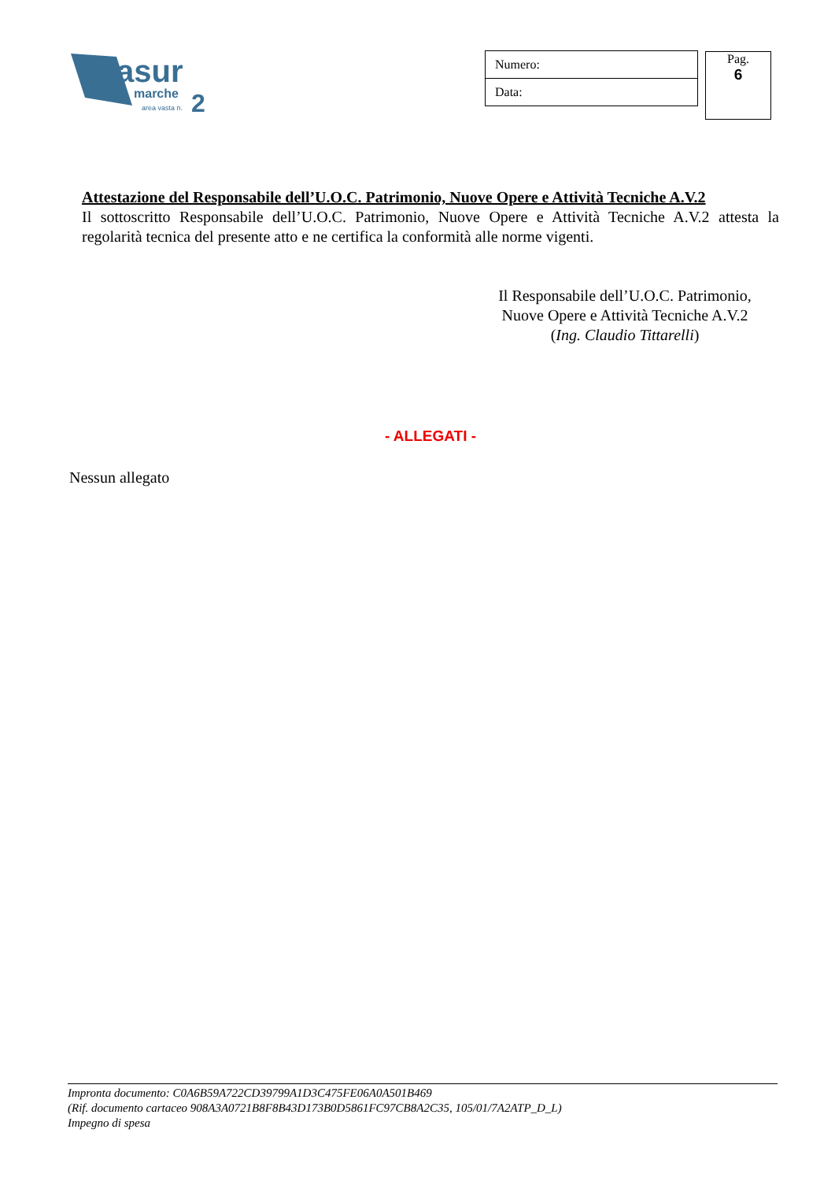asur
marche
area vasta n.
2
| Numero: |
| Data: |
Pag.
6
Attestazione del Responsabile dell’U.O.C. Patrimonio, Nuove Opere e Attività Tecniche A.V.2
Il sottoscritto Responsabile dell’U.O.C. Patrimonio, Nuove Opere e Attività Tecniche A.V.2 attesta la regolarità tecnica del presente atto e ne certifica la conformità alle norme vigenti.
Il Responsabile dell’U.O.C. Patrimonio,
Nuove Opere e Attività Tecniche A.V.2
(Ing. Claudio Tittarelli)
- ALLEGATI -
Nessun allegato
Impronta documento: C0A6B59A722CD39799A1D3C475FE06A0A501B469
(Rif. documento cartaceo 908A3A0721B8F8B43D173B0D5861FC97CB8A2C35, 105/01/7A2ATP_D_L)
Impegno di spesa